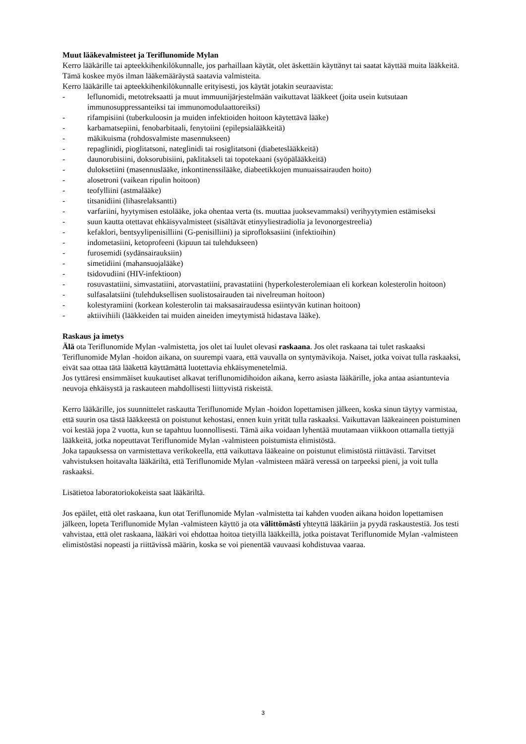Muut lääkevalmisteet ja Teriflunomide Mylan
Kerro lääkärille tai apteekkihenkilökunnalle, jos parhaillaan käytät, olet äskettäin käyttänyt tai saatat käyttää muita lääkkeitä. Tämä koskee myös ilman lääkemääräystä saatavia valmisteita.
Kerro lääkärille tai apteekkihenkilökunnalle erityisesti, jos käytät jotakin seuraavista:
- leflunomidi, metotreksaatti ja muut immuunijärjestelmään vaikuttavat lääkkeet (joita usein kutsutaan immunosuppressanteiksi tai immunomodulaattoreiksi)
- rifampisiini (tuberkuloosin ja muiden infektioiden hoitoon käytettävä lääke)
- karbamatsepiini, fenobarbitaali, fenytoiini (epilepsialääkkeitä)
- mäkikuisma (rohdosvalmiste masennukseen)
- repaglinidi, pioglitatsoni, nateglinidi tai rosiglitatsoni (diabeteslääkkeitä)
- daunorubisiini, doksorubisiini, paklitakseli tai topotekaani (syöpälääkkeitä)
- duloksetiini (masennuslääke, inkontinenssilääke, diabeetikkojen munuaissairauden hoito)
- alosetroni (vaikean ripulin hoitoon)
- teofylliini (astmalääke)
- titsanidiini (lihasrelaksantti)
- varfariini, hyytymisen estolääke, joka ohentaa verta (ts. muuttaa juoksevammaksi) verihyytymien estämiseksi
- suun kautta otettavat ehkäisyvalmisteet (sisältävät etinyyliestradiolia ja levonorgestreelia)
- kefaklori, bentsyylipenisilliini (G-penisilliini) ja siprofloksasiini (infektioihin)
- indometasiini, ketoprofeeni (kipuun tai tulehdukseen)
- furosemidi (sydänsairauksiin)
- simetidiini (mahansuojalääke)
- tsidovudiini (HIV-infektioon)
- rosuvastatiini, simvastatiini, atorvastatiini, pravastatiini (hyperkolesterolemiaan eli korkean kolesterolin hoitoon)
- sulfasalatsiini (tulehduksellisen suolistosairauden tai nivelreuman hoitoon)
- kolestyramiini (korkean kolesterolin tai maksasairaudessa esiintyvän kutinan hoitoon)
- aktiivihiili (lääkkeiden tai muiden aineiden imeytymistä hidastava lääke).
Raskaus ja imetys
Älä ota Teriflunomide Mylan -valmistetta, jos olet tai luulet olevasi raskaana. Jos olet raskaana tai tulet raskaaksi Teriflunomide Mylan -hoidon aikana, on suurempi vaara, että vauvalla on syntymävikoja. Naiset, jotka voivat tulla raskaaksi, eivät saa ottaa tätä lääkettä käyttämättä luotettavia ehkäisymenetelmiä.
Jos tyttäresi ensimmäiset kuukautiset alkavat teriflunomidihoidon aikana, kerro asiasta lääkärille, joka antaa asiantuntevia neuvoja ehkäisystä ja raskauteen mahdollisesti liittyvistä riskeistä.
Kerro lääkärille, jos suunnittelet raskautta Teriflunomide Mylan -hoidon lopettamisen jälkeen, koska sinun täytyy varmistaa, että suurin osa tästä lääkkeestä on poistunut kehostasi, ennen kuin yrität tulla raskaaksi. Vaikuttavan lääkeaineen poistuminen voi kestää jopa 2 vuotta, kun se tapahtuu luonnollisesti. Tämä aika voidaan lyhentää muutamaan viikkoon ottamalla tiettyjä lääkkeitä, jotka nopeuttavat Teriflunomide Mylan -valmisteen poistumista elimistöstä.
Joka tapauksessa on varmistettava verikokeella, että vaikuttava lääkeaine on poistunut elimistöstä riittävästi. Tarvitset vahvistuksen hoitavalta lääkäriltä, että Teriflunomide Mylan -valmisteen määrä veressä on tarpeeksi pieni, ja voit tulla raskaaksi.
Lisätietoa laboratoriokokeista saat lääkäriltä.
Jos epäilet, että olet raskaana, kun otat Teriflunomide Mylan -valmistetta tai kahden vuoden aikana hoidon lopettamisen jälkeen, lopeta Teriflunomide Mylan -valmisteen käyttö ja ota välittömästi yhteyttä lääkäriin ja pyydä raskaustestiä. Jos testi vahvistaa, että olet raskaana, lääkäri voi ehdottaa hoitoa tietyillä lääkkeillä, jotka poistavat Teriflunomide Mylan -valmisteen elimistöstäsi nopeasti ja riittävissä määrin, koska se voi pienentää vauvaasi kohdistuvaa vaaraa.
3